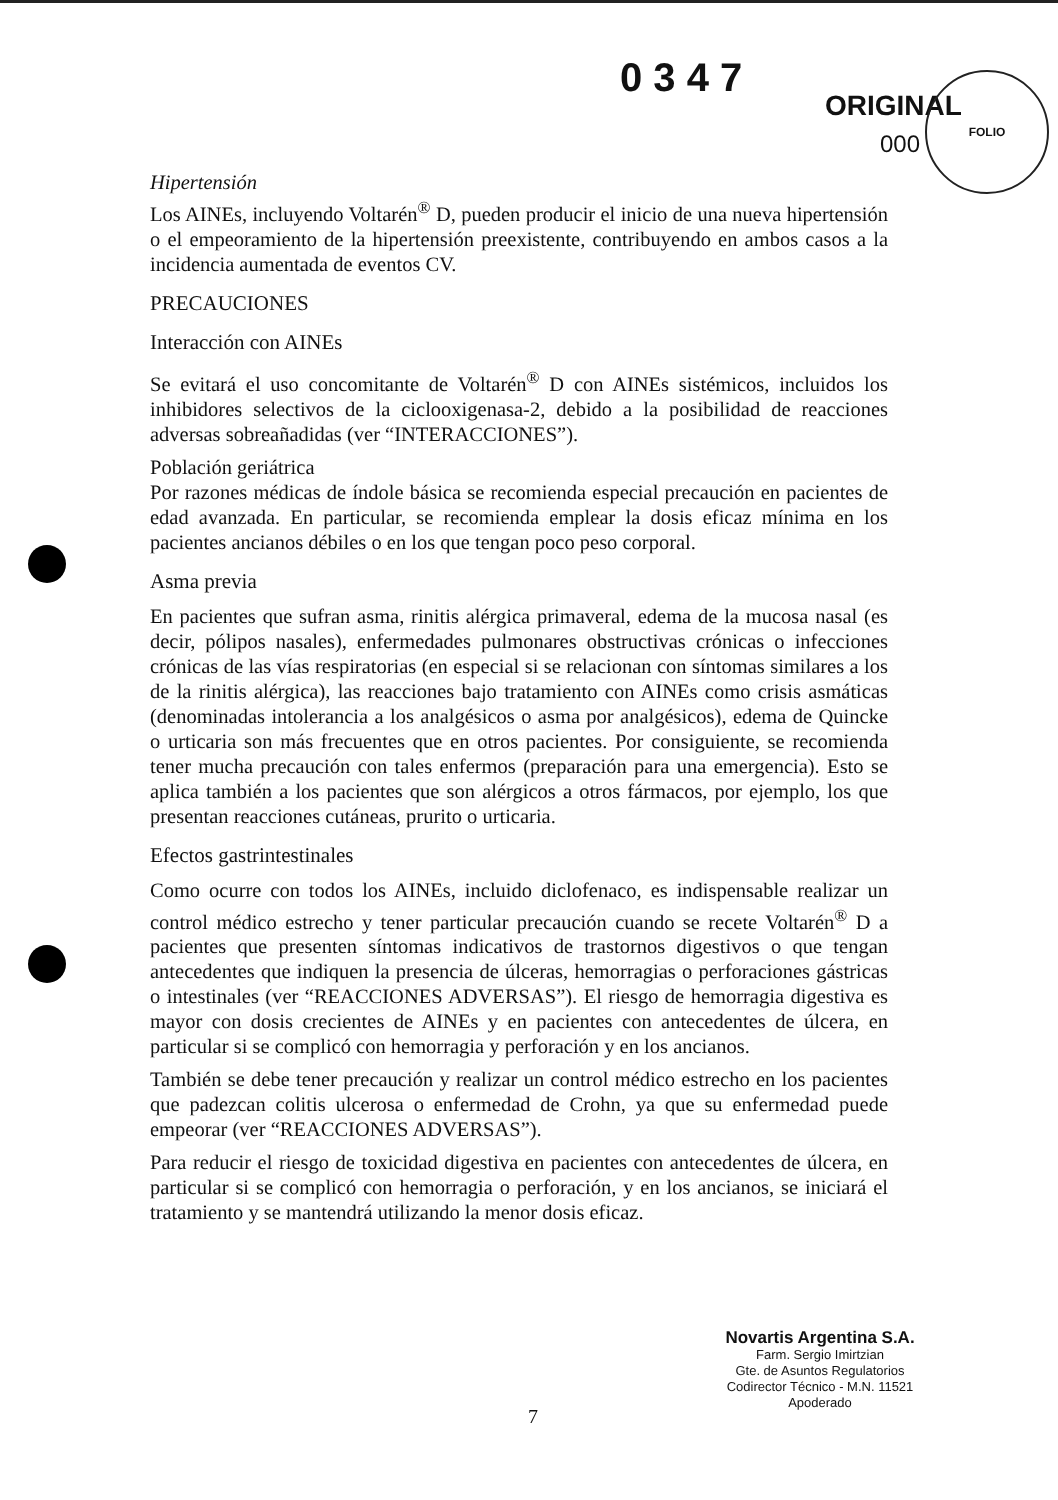0 3 4 7
ORIGINAL
FOLIO
000
Hipertensión
Los AINEs, incluyendo Voltarén<sup>®</sup> D, pueden producir el inicio de una nueva hipertensión o el empeoramiento de la hipertensión preexistente, contribuyendo en ambos casos a la incidencia aumentada de eventos CV.
PRECAUCIONES
Interacción con AINEs
Se evitará el uso concomitante de Voltarén<sup>®</sup> D con AINEs sistémicos, incluidos los inhibidores selectivos de la ciclooxigenasa-2, debido a la posibilidad de reacciones adversas sobreañadidas (ver “INTERACCIONES”).
Población geriátrica
Por razones médicas de índole básica se recomienda especial precaución en pacientes de edad avanzada. En particular, se recomienda emplear la dosis eficaz mínima en los pacientes ancianos débiles o en los que tengan poco peso corporal.
Asma previa
En pacientes que sufran asma, rinitis alérgica primaveral, edema de la mucosa nasal (es decir, pólipos nasales), enfermedades pulmonares obstructivas crónicas o infecciones crónicas de las vías respiratorias (en especial si se relacionan con síntomas similares a los de la rinitis alérgica), las reacciones bajo tratamiento con AINEs como crisis asmáticas (denominadas intolerancia a los analgésicos o asma por analgésicos), edema de Quincke o urticaria son más frecuentes que en otros pacientes. Por consiguiente, se recomienda tener mucha precaución con tales enfermos (preparación para una emergencia). Esto se aplica también a los pacientes que son alérgicos a otros fármacos, por ejemplo, los que presentan reacciones cutáneas, prurito o urticaria.
Efectos gastrintestinales
Como ocurre con todos los AINEs, incluido diclofenaco, es indispensable realizar un control médico estrecho y tener particular precaución cuando se recete Voltarén<sup>®</sup> D a pacientes que presenten síntomas indicativos de trastornos digestivos o que tengan antecedentes que indiquen la presencia de úlceras, hemorragias o perforaciones gástricas o intestinales (ver “REACCIONES ADVERSAS”). El riesgo de hemorragia digestiva es mayor con dosis crecientes de AINEs y en pacientes con antecedentes de úlcera, en particular si se complicó con hemorragia y perforación y en los ancianos.
También se debe tener precaución y realizar un control médico estrecho en los pacientes que padezcan colitis ulcerosa o enfermedad de Crohn, ya que su enfermedad puede empeorar (ver “REACCIONES ADVERSAS”).
Para reducir el riesgo de toxicidad digestiva en pacientes con antecedentes de úlcera, en particular si se complicó con hemorragia o perforación, y en los ancianos, se iniciará el tratamiento y se mantendrá utilizando la menor dosis eficaz.
7
Novartis Argentina S.A.
Farm. Sergio Imirtzian
Gte. de Asuntos Regulatorios
Codirector Técnico - M.N. 11521
Apoderado